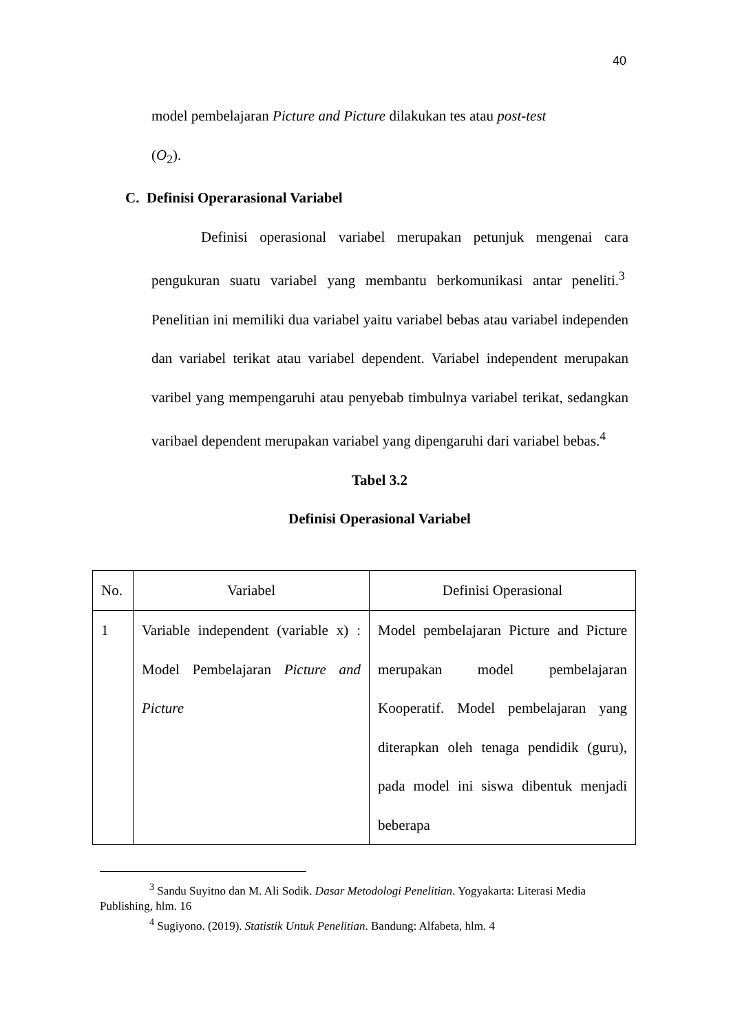40
model pembelajaran Picture and Picture dilakukan tes atau post-test
(O<sub>2</sub>).
C. Definisi Operarasional Variabel
Definisi operasional variabel merupakan petunjuk mengenai cara pengukuran suatu variabel yang membantu berkomunikasi antar peneliti.<sup>3</sup> Penelitian ini memiliki dua variabel yaitu variabel bebas atau variabel independen dan variabel terikat atau variabel dependent. Variabel independent merupakan varibel yang mempengaruhi atau penyebab timbulnya variabel terikat, sedangkan varibael dependent merupakan variabel yang dipengaruhi dari variabel bebas.<sup>4</sup>
Tabel 3.2
Definisi Operasional Variabel
| No. | Variabel | Definisi Operasional |
| --- | --- | --- |
| 1 | Variable independent (variable x) : Model Pembelajaran Picture and Picture | Model pembelajaran Picture and Picture merupakan model pembelajaran Kooperatif. Model pembelajaran yang diterapkan oleh tenaga pendidik (guru), pada model ini siswa dibentuk menjadi beberapa |
<sup>3</sup> Sandu Suyitno dan M. Ali Sodik. Dasar Metodologi Penelitian. Yogyakarta: Literasi Media Publishing, hlm. 16
<sup>4</sup> Sugiyono. (2019). Statistik Untuk Penelitian. Bandung: Alfabeta, hlm. 4